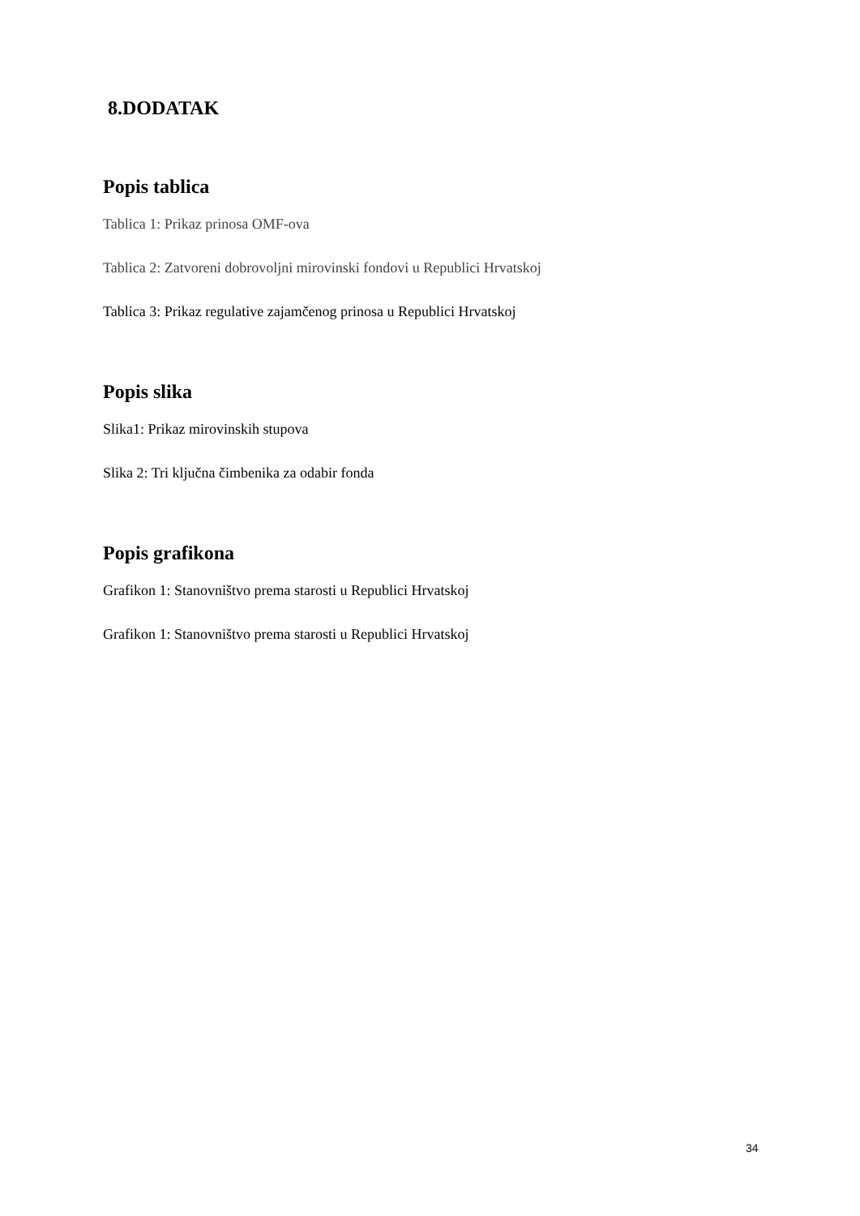8.DODATAK
Popis tablica
Tablica 1: Prikaz prinosa OMF-ova
Tablica 2: Zatvoreni dobrovoljni mirovinski fondovi u Republici Hrvatskoj
Tablica 3: Prikaz regulative zajamčenog prinosa u Republici Hrvatskoj
Popis slika
Slika1: Prikaz mirovinskih stupova
Slika 2: Tri ključna čimbenika za odabir fonda
Popis grafikona
Grafikon 1: Stanovništvo prema starosti u Republici Hrvatskoj
Grafikon 1: Stanovništvo prema starosti u Republici Hrvatskoj
34